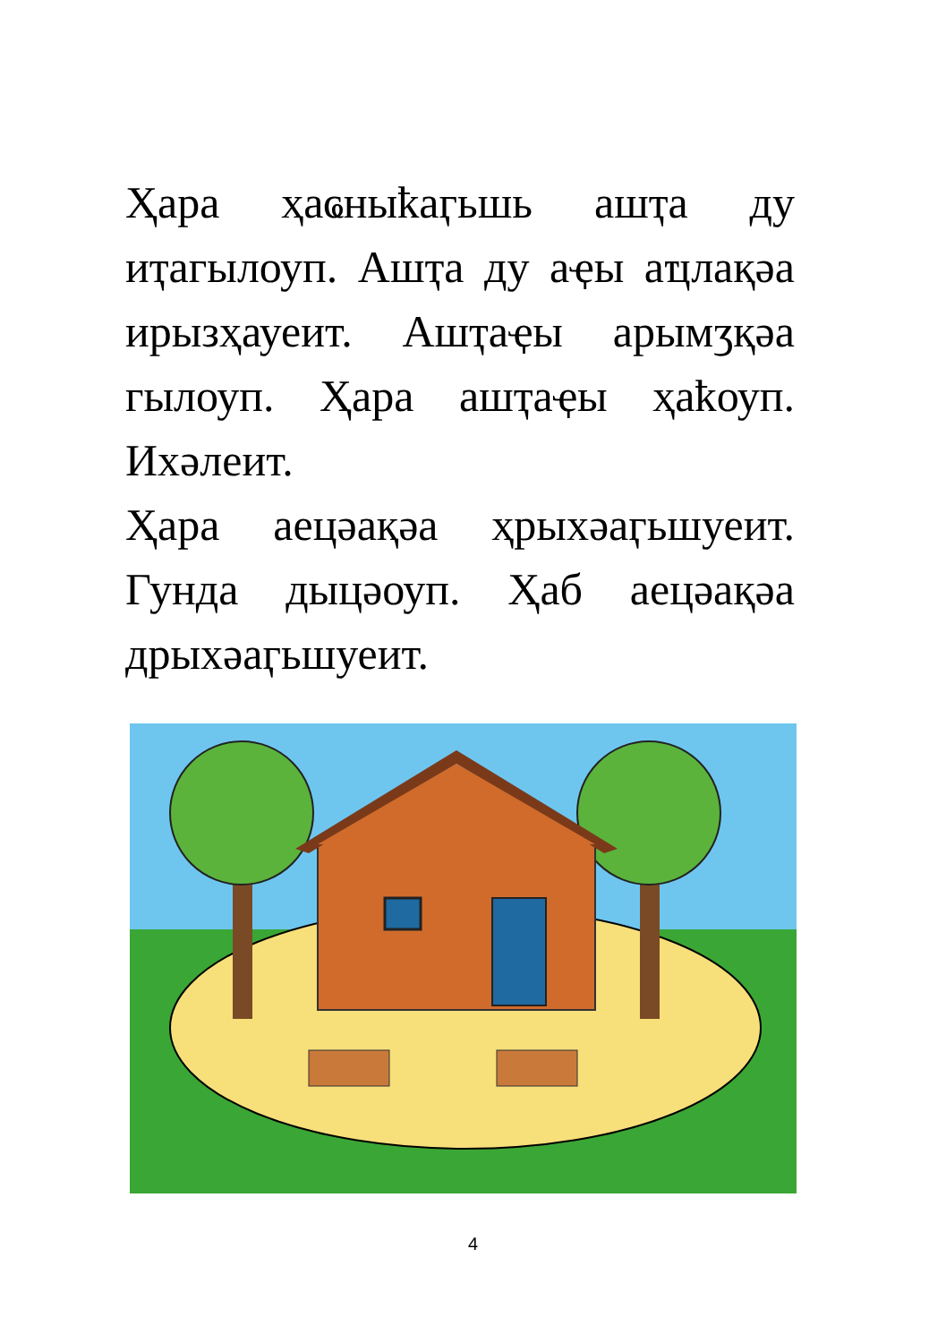Ҳара ҳаҩныҟаӷьшь ашҭа ду иҭагылоуп. Ашҭа ду аҿы аҵлақәа ирызҳауеит. Ашҭаҿы арымӡқәа гылоуп. Ҳара ашҭаҿы ҳаҟоуп. Ихәлеит.
Ҳара аецәақәа ҳрыхәаӷьшуеит. Гунда дыцәоуп. Ҳаб аецәақәа дрыхәаӷьшуеит.
4